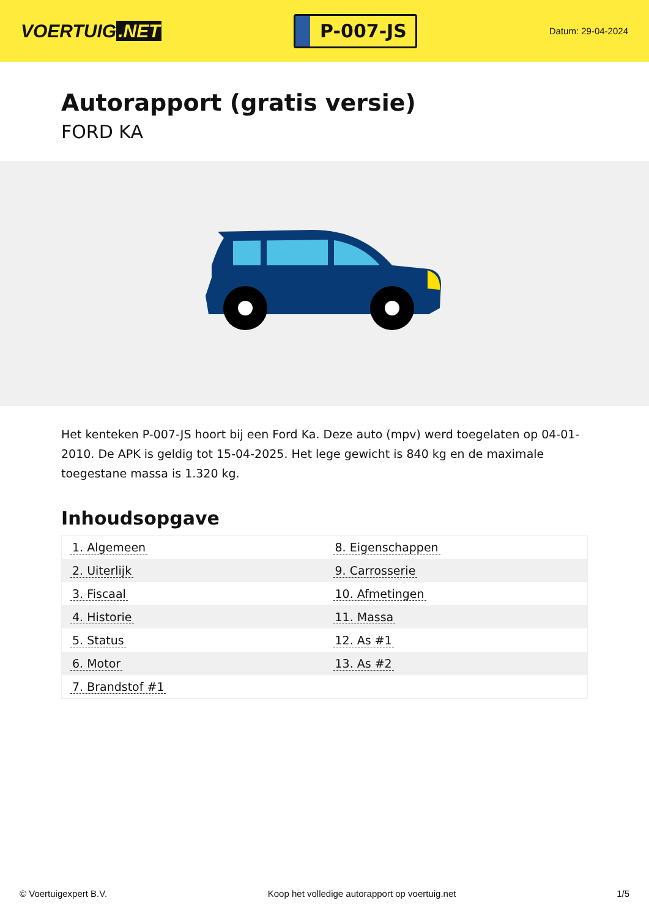VOERTUIG.NET
P-007-JS
Datum: 29-04-2024
Autorapport (gratis versie)
FORD KA
Het kenteken P-007-JS hoort bij een Ford Ka. Deze auto (mpv) werd toegelaten op 04-01-2010. De APK is geldig tot 15-04-2025. Het lege gewicht is 840 kg en de maximale toegestane massa is 1.320 kg.
Inhoudsopgave
| 1. Algemeen | 8. Eigenschappen |
| 2. Uiterlijk | 9. Carrosserie |
| 3. Fiscaal | 10. Afmetingen |
| 4. Historie | 11. Massa |
| 5. Status | 12. As #1 |
| 6. Motor | 13. As #2 |
| 7. Brandstof #1 | |
© Voertuigexpert B.V. Koop het volledige autorapport op voertuig.net 1/5